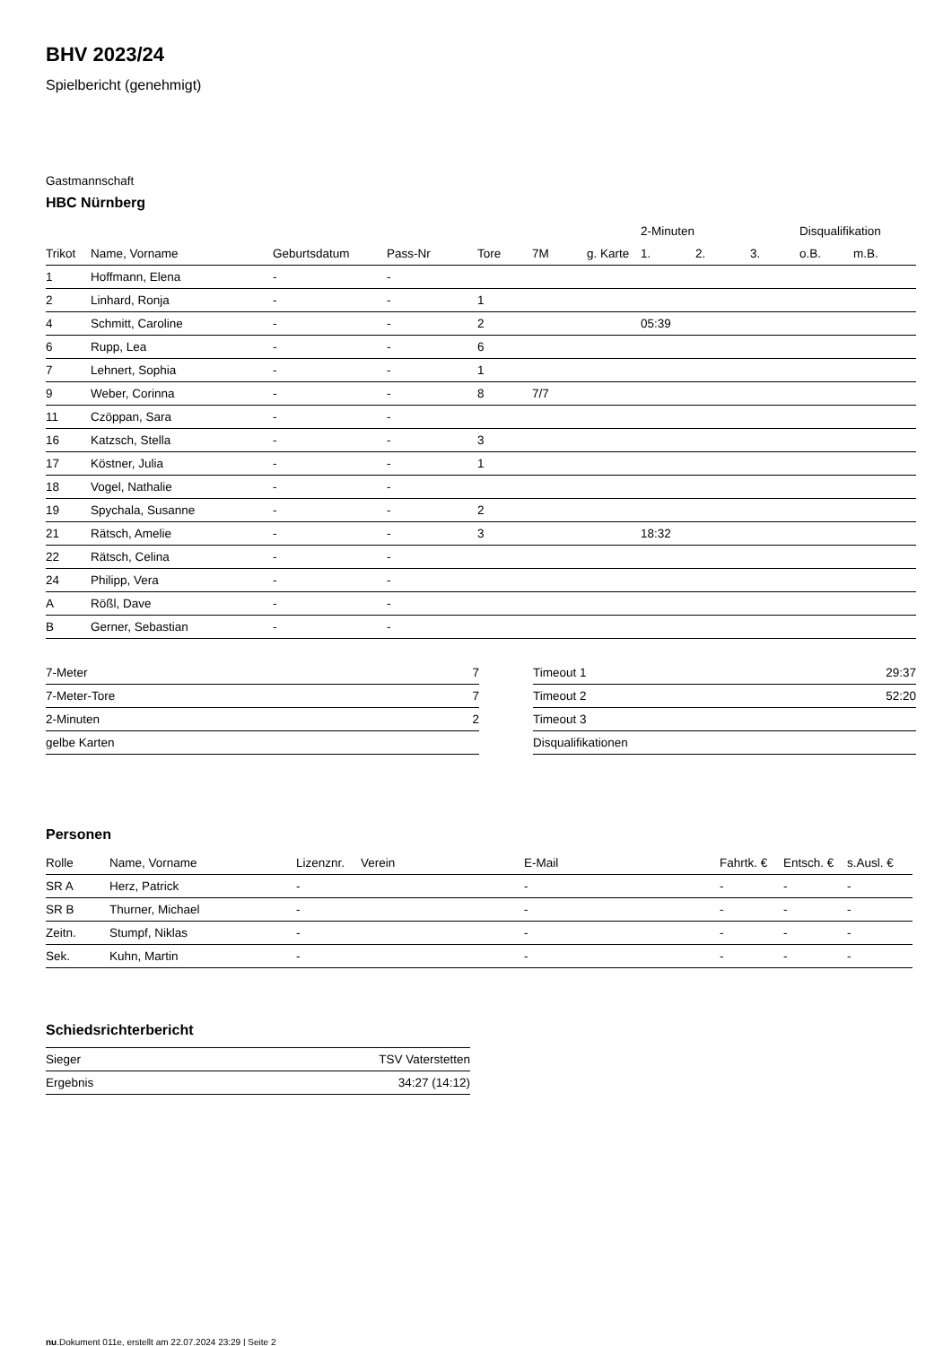BHV 2023/24
Spielbericht (genehmigt)
Gastmannschaft
HBC Nürnberg
| | | | | | | | 2-Minuten | | | Disqualifikation | |
| --- | --- | --- | --- | --- | --- | --- | --- | --- | --- | --- | --- |
| Trikot | Name, Vorname | Geburtsdatum | Pass-Nr | Tore | 7M | g. Karte | 1. | 2. | 3. | o.B. | m.B. |
| 1 | Hoffmann, Elena | - | - | | | | | | | | |
| 2 | Linhard, Ronja | - | - | 1 | | | | | | | |
| 4 | Schmitt, Caroline | - | - | 2 | | | 05:39 | | | | |
| 6 | Rupp, Lea | - | - | 6 | | | | | | | |
| 7 | Lehnert, Sophia | - | - | 1 | | | | | | | |
| 9 | Weber, Corinna | - | - | 8 | 7/7 | | | | | | |
| 11 | Czöppan, Sara | - | - | | | | | | | | |
| 16 | Katzsch, Stella | - | - | 3 | | | | | | | |
| 17 | Köstner, Julia | - | - | 1 | | | | | | | |
| 18 | Vogel, Nathalie | - | - | | | | | | | | |
| 19 | Spychala, Susanne | - | - | 2 | | | | | | | |
| 21 | Rätsch, Amelie | - | - | 3 | | | 18:32 | | | | |
| 22 | Rätsch, Celina | - | - | | | | | | | | |
| 24 | Philipp, Vera | - | - | | | | | | | | |
| A | Rößl, Dave | - | - | | | | | | | | |
| B | Gerner, Sebastian | - | - | | | | | | | | |
| 7-Meter | 7 |
| 7-Meter-Tore | 7 |
| 2-Minuten | 2 |
| gelbe Karten | |
| Timeout 1 | 29:37 |
| Timeout 2 | 52:20 |
| Timeout 3 | |
| Disqualifikationen | |
Personen
| Rolle | Name, Vorname | Lizenznr. | Verein | E-Mail | Fahrtk. € | Entsch. € | s.Ausl. € |
| --- | --- | --- | --- | --- | --- | --- | --- |
| SR A | Herz, Patrick | - | | - | - | - | - |
| SR B | Thurner, Michael | - | | - | - | - | - |
| Zeitn. | Stumpf, Niklas | - | | - | - | - | - |
| Sek. | Kuhn, Martin | - | | - | - | - | - |
Schiedsrichterbericht
| Sieger | TSV Vaterstetten |
| Ergebnis | 34:27 (14:12) |
nu.Dokument 011e, erstellt am 22.07.2024 23:29 | Seite 2